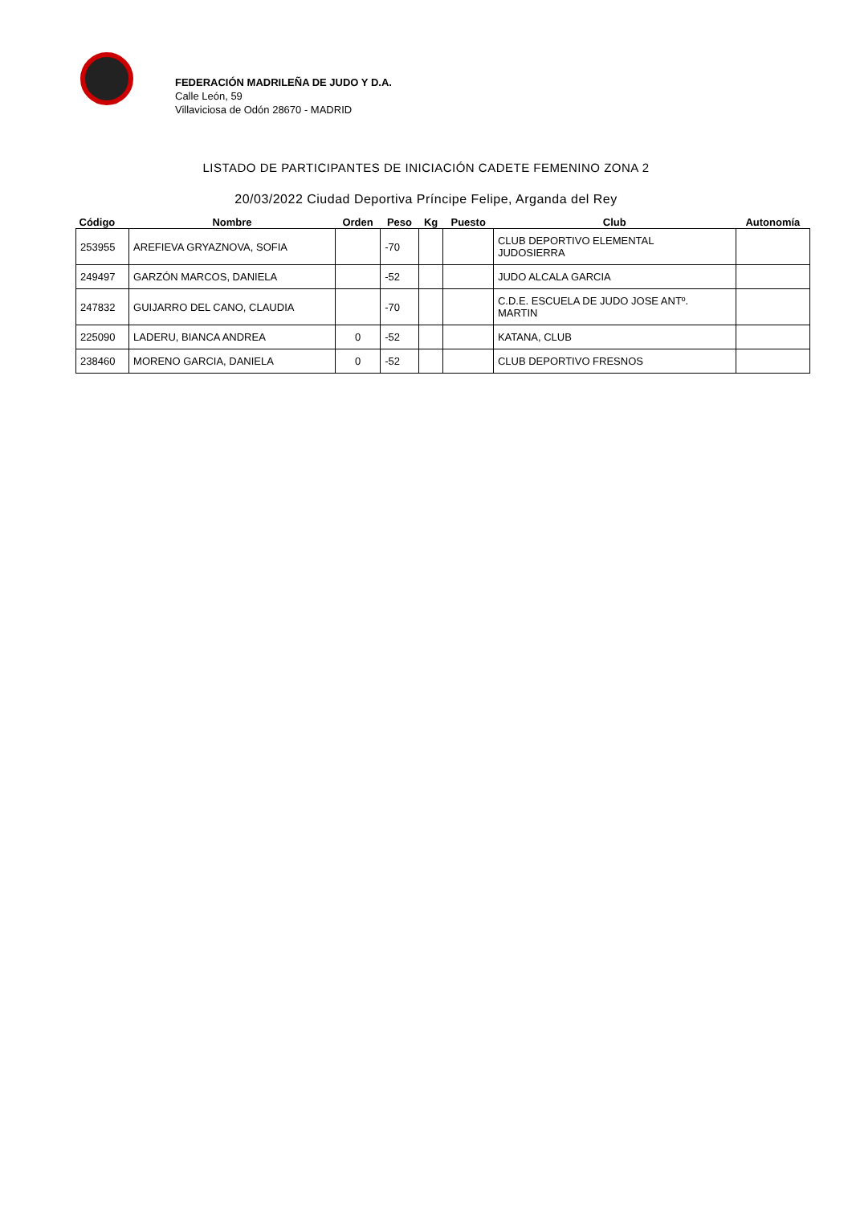FEDERACIÓN MADRILEÑA DE JUDO Y D.A.
Calle León, 59
Villaviciosa de Odón 28670 - MADRID
LISTADO DE PARTICIPANTES DE INICIACIÓN CADETE FEMENINO ZONA 2
20/03/2022 Ciudad Deportiva Príncipe Felipe, Arganda del Rey
| Código | Nombre | Orden | Peso | Kg | Puesto | Club | Autonomía |
| --- | --- | --- | --- | --- | --- | --- | --- |
| 253955 | AREFIEVA GRYAZNOVA, SOFIA | | -70 | | | CLUB DEPORTIVO ELEMENTAL JUDOSIERRA | |
| 249497 | GARZÓN MARCOS, DANIELA | | -52 | | | JUDO ALCALA GARCIA | |
| 247832 | GUIJARRO DEL CANO, CLAUDIA | | -70 | | | C.D.E. ESCUELA DE JUDO JOSE ANTº. MARTIN | |
| 225090 | LADERU, BIANCA ANDREA | 0 | -52 | | | KATANA, CLUB | |
| 238460 | MORENO GARCIA, DANIELA | 0 | -52 | | | CLUB DEPORTIVO FRESNOS | |